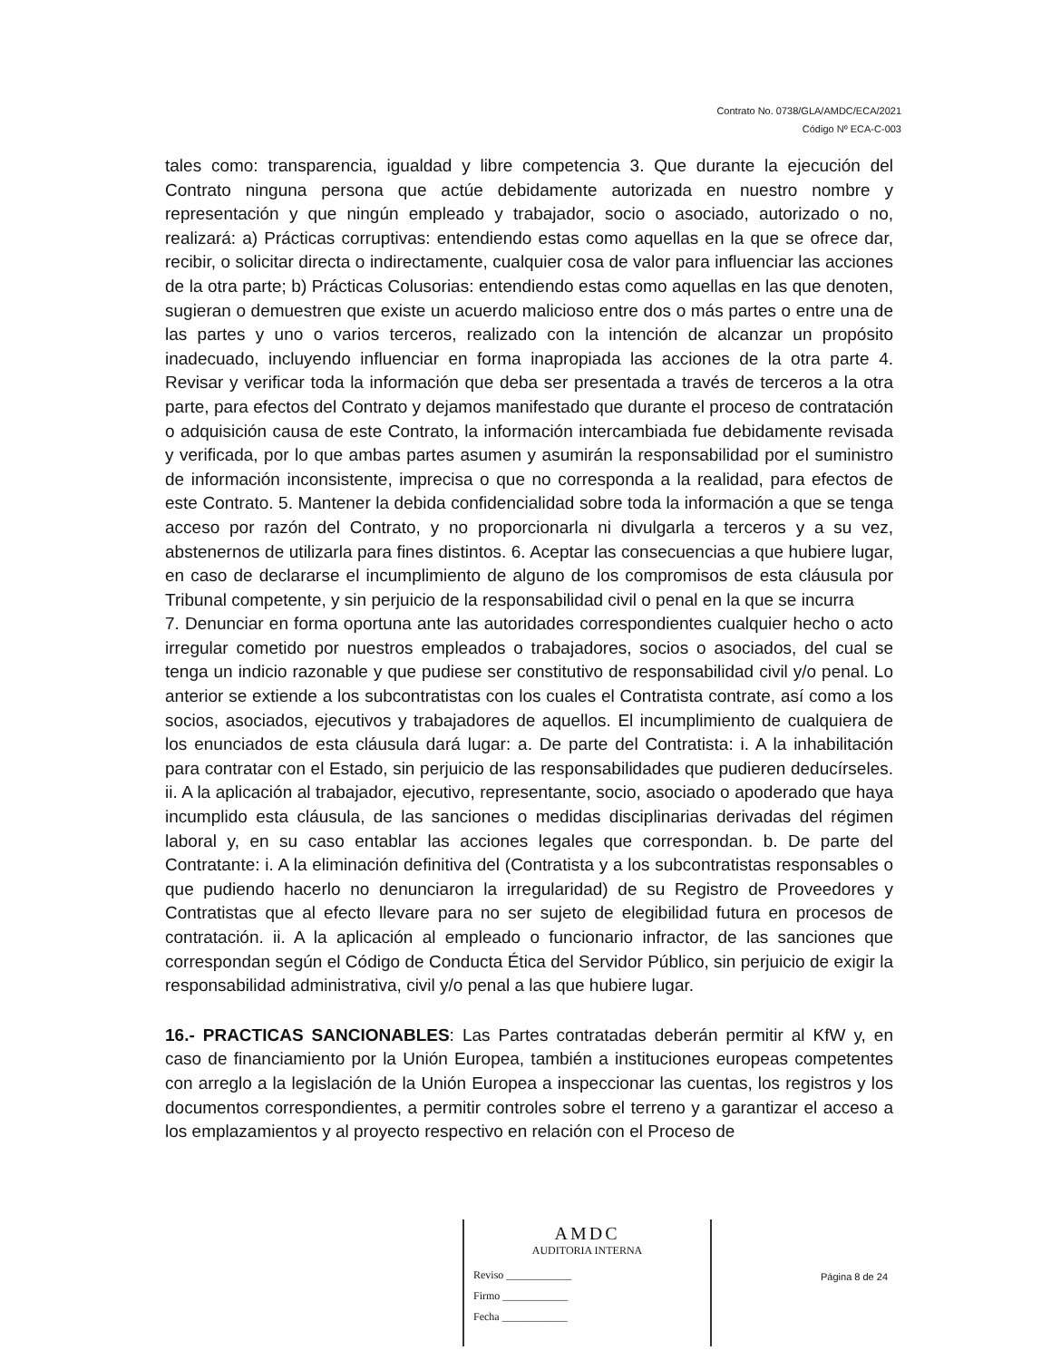Contrato No. 0738/GLA/AMDC/ECA/2021
Código Nº ECA-C-003
tales como: transparencia, igualdad y libre competencia 3. Que durante la ejecución del Contrato ninguna persona que actúe debidamente autorizada en nuestro nombre y representación y que ningún empleado y trabajador, socio o asociado, autorizado o no, realizará: a) Prácticas corruptivas: entendiendo estas como aquellas en la que se ofrece dar, recibir, o solicitar directa o indirectamente, cualquier cosa de valor para influenciar las acciones de la otra parte; b) Prácticas Colusorias: entendiendo estas como aquellas en las que denoten, sugieran o demuestren que existe un acuerdo malicioso entre dos o más partes o entre una de las partes y uno o varios terceros, realizado con la intención de alcanzar un propósito inadecuado, incluyendo influenciar en forma inapropiada las acciones de la otra parte 4. Revisar y verificar toda la información que deba ser presentada a través de terceros a la otra parte, para efectos del Contrato y dejamos manifestado que durante el proceso de contratación o adquisición causa de este Contrato, la información intercambiada fue debidamente revisada y verificada, por lo que ambas partes asumen y asumirán la responsabilidad por el suministro de información inconsistente, imprecisa o que no corresponda a la realidad, para efectos de este Contrato. 5. Mantener la debida confidencialidad sobre toda la información a que se tenga acceso por razón del Contrato, y no proporcionarla ni divulgarla a terceros y a su vez, abstenernos de utilizarla para fines distintos. 6. Aceptar las consecuencias a que hubiere lugar, en caso de declararse el incumplimiento de alguno de los compromisos de esta cláusula por Tribunal competente, y sin perjuicio de la responsabilidad civil o penal en la que se incurra
7. Denunciar en forma oportuna ante las autoridades correspondientes cualquier hecho o acto irregular cometido por nuestros empleados o trabajadores, socios o asociados, del cual se tenga un indicio razonable y que pudiese ser constitutivo de responsabilidad civil y/o penal. Lo anterior se extiende a los subcontratistas con los cuales el Contratista contrate, así como a los socios, asociados, ejecutivos y trabajadores de aquellos. El incumplimiento de cualquiera de los enunciados de esta cláusula dará lugar: a. De parte del Contratista: i. A la inhabilitación para contratar con el Estado, sin perjuicio de las responsabilidades que pudieren deducírseles. ii. A la aplicación al trabajador, ejecutivo, representante, socio, asociado o apoderado que haya incumplido esta cláusula, de las sanciones o medidas disciplinarias derivadas del régimen laboral y, en su caso entablar las acciones legales que correspondan. b. De parte del Contratante: i. A la eliminación definitiva del (Contratista y a los subcontratistas responsables o que pudiendo hacerlo no denunciaron la irregularidad) de su Registro de Proveedores y Contratistas que al efecto llevare para no ser sujeto de elegibilidad futura en procesos de contratación. ii. A la aplicación al empleado o funcionario infractor, de las sanciones que correspondan según el Código de Conducta Ética del Servidor Público, sin perjuicio de exigir la responsabilidad administrativa, civil y/o penal a las que hubiere lugar.
16.- PRACTICAS SANCIONABLES: Las Partes contratadas deberán permitir al KfW y, en caso de financiamiento por la Unión Europea, también a instituciones europeas competentes con arreglo a la legislación de la Unión Europea a inspeccionar las cuentas, los registros y los documentos correspondientes, a permitir controles sobre el terreno y a garantizar el acceso a los emplazamientos y al proyecto respectivo en relación con el Proceso de
AMDC
AUDITORIA INTERNA
Reviso ____________
Firmo ____________
Fecha ____________
Página 8 de 24